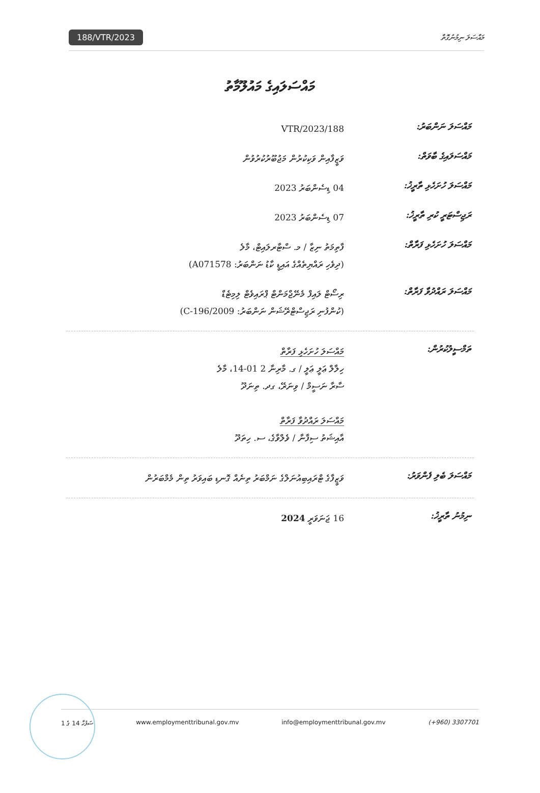188/VTR/2023 މައްސަލަ ނިމުނުގޮތް
މައްސަލައިގެ މައުލޫމާތު
މައްސަލަ ނަންބަރު:
188/VTR/2023
މައްސަލައިގެ ބާވަތް:
ވަޒީފާއިން ވަކިކުރުން މަޖުބޫރުކުރުވުން
މައްސަލަ ހުށަހެޅި ތާރީޚު:
04 ޑިސެންބަރު 2023
ރަޖިސްޓަރީ ކުރި ތާރީޚު:
07 ޑިސެންބަރު 2023
މައްސަލަ ހުށަހެޅި ފަރާތް:
ފާތިމަތު ނިޒާ / މ. ސްޓާރލައިޓް، މާލެ
(ދިވެހި ރައްޔިތެއްގެ އައިޑީ ކާޑު ނަންބަރު: A071578)
މައްސަލަ ރައްދުވާ ފަރާތް:
ރިސޯޓް ލައިފް މެނޭޖްމަންޓް ޕްރައިވެޓް ލިމިޓެޑް
(ކުންފުނި ރަޖިސްޓްރޭޝަން ނަންބަރު: C-196/2009)
ތަމްސީލުކުރުން:
މައްސަލަ ހުށަހެޅި ފަރާތް
ހިލާލް ޢަލީ ޢަލީ / ގ. މާރިނާ 2 01-14، މާލެ
ސާރާ ނަސީމް / ވިނަރޭ، ގދ. ތިނަދޫ
މައްސަލަ ރައްދުވާ ފަރާތް
އާއިޝަތު ސިފާނާ / ވެލްވާގެ، ސ. ހިތަދޫ
މައްސަލަ ބެލި ފެންވަރު:
ވަޒީފާގެ ޓްރައިބިއުނަލްގެ ނަމްބަރު ތިނެއް ގޮނޑި ބައިވަރު ތިން މެމްބަރުން
ނިމުނު ތާރީޚު:
16 ޖަނަވަރީ 2024
ސަފުހާ 14 ގެ 1 www.employmenttribunal.gov.mv info@employmenttribunal.gov.mv (+960) 3307701